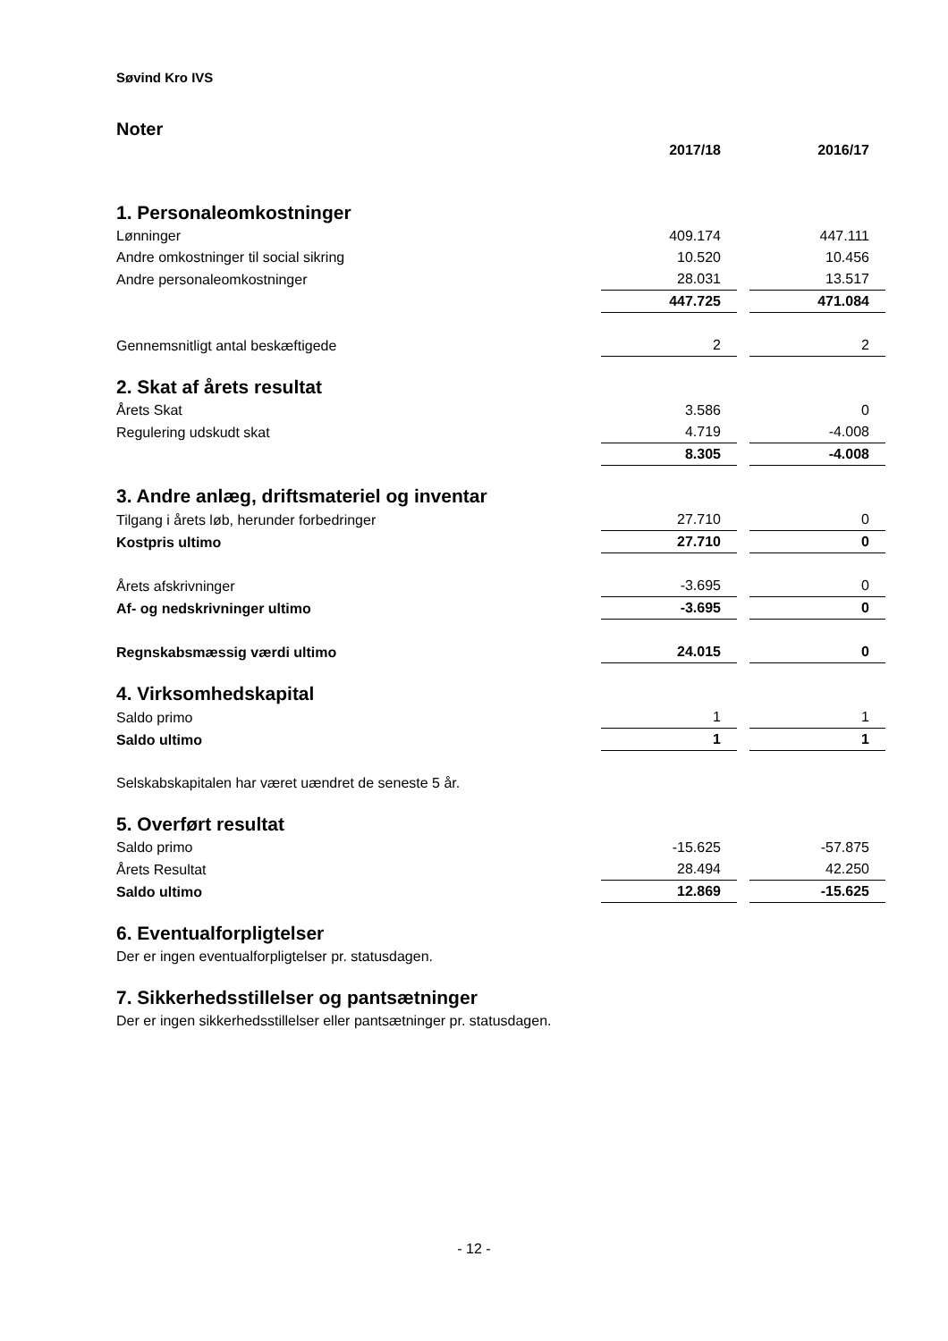Søvind Kro IVS
Noter
| | 2017/18 | | 2016/17 |
| 1. Personaleomkostninger | | | |
| Lønninger | 409.174 | | 447.111 |
| Andre omkostninger til social sikring | 10.520 | | 10.456 |
| Andre personaleomkostninger | 28.031 | | 13.517 |
| | 447.725 | | 471.084 |
| Gennemsnitligt antal beskæftigede | 2 | | 2 |
| 2. Skat af årets resultat | | | |
| Årets Skat | 3.586 | | 0 |
| Regulering udskudt skat | 4.719 | | -4.008 |
| | 8.305 | | -4.008 |
| 3. Andre anlæg, driftsmateriel og inventar | | | |
| Tilgang i årets løb, herunder forbedringer | 27.710 | | 0 |
| Kostpris ultimo | 27.710 | | 0 |
| Årets afskrivninger | -3.695 | | 0 |
| Af- og nedskrivninger ultimo | -3.695 | | 0 |
| Regnskabsmæssig værdi ultimo | 24.015 | | 0 |
| 4. Virksomhedskapital | | | |
| Saldo primo | 1 | | 1 |
| Saldo ultimo | 1 | | 1 |
| Selskabskapitalen har været uændret de seneste 5 år. | | | |
| 5. Overført resultat | | | |
| Saldo primo | -15.625 | | -57.875 |
| Årets Resultat | 28.494 | | 42.250 |
| Saldo ultimo | 12.869 | | -15.625 |
| 6. Eventualforpligtelser | | | |
| Der er ingen eventualforpligtelser pr. statusdagen. | | | |
| 7. Sikkerhedsstillelser og pantsætninger | | | |
| Der er ingen sikkerhedsstillelser eller pantsætninger pr. statusdagen. | | | |
- 12 -